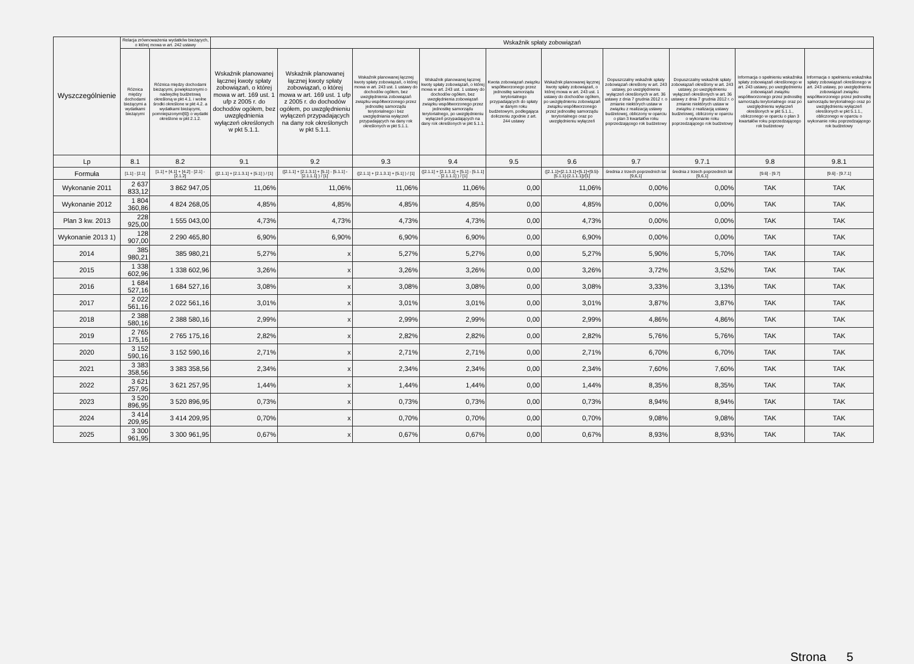| Wyszczególnienie | Relacja zrównoważenia wydatków bieżących, o której mowa w art. 242 ustawy | | Wskaźnik spłaty zobowiązań | | | | | | | | | |
| --- | --- | --- | --- | --- | --- | --- | --- | --- | --- | --- | --- | --- |
| | Różnica między dochodami bieżącymi a wydatkami bieżącymi | Różnica między dochodami bieżącymi, powiększonymi o nadwyżkę budżetową określoną w pkt 4.1. i wolne środki określone w pkt 4.2. a wydatkami bieżącymi, pomniejszonymi[6]) o wydatki określone w pkt 2.1.2. | Wskaźnik planowanej łącznej kwoty spłaty zobowiązań, o której mowa w art. 169 ust. 1 ufp z 2005 r. do dochodów ogółem, bez uwzględnienia wyłączeń określonych w pkt 5.1.1. | Wskaźnik planowanej łącznej kwoty spłaty zobowiązań, o której mowa w art. 169 ust. 1 ufp z 2005 r. do dochodów ogółem, po uwzględnieniu wyłączeń przypadających na dany rok określonych w pkt 5.1.1. | Wskaźnik planowanej łącznej kwoty spłaty zobowiązań, o której mowa w art. 243 ust. 1 ustawy do dochodów ogółem, bez uwzględnienia zobowiązań związku współtworzonego przez jednostkę samorządu terytorialnego i bez uwzględniania wyłączeń przypadających na dany rok określonych w pkt 5.1.1. | Wskaźnik planowanej łącznej kwoty spłaty zobowiązań, o której mowa w art. 243 ust. 1 ustawy do dochodów ogółem, bez uwzględnienia zobowiązań związku współtworzonego przez jednostkę samorządu terytorialnego, po uwzględnieniu wyłączeń przypadających na dany rok określonych w pkt 5.1.1. | Kwota zobowiązań związku współtworzonego przez jednostkę samorządu terytorialnego przypadających do spłaty w danym roku budżetowym, podlegająca doliczeniu zgodnie z art. 244 ustawy | Wskaźnik planowanej łącznej kwoty spłaty zobowiązań, o której mowa w art. 243 ust. 1 ustawy do dochodów ogółem, po uwzględnieniu zobowiązań związku współtworzonego przez jednostkę samorządu terytorialnego oraz po uwzględnieniu wyłączeń | Dopuszczalny wskaźnik spłaty zobowiązań określony w art. 243 ustawy, po uwzględnieniu wyłączeń określonych w art. 36 ustawy z dnia 7 grudnia 2012 r. o zmianie niektórych ustaw w związku z realizacją ustawy budżetowej, obliczony w oparciu o plan 3 kwartałów roku poprzedzającego rok budżetowy | Dopuszczalny wskaźnik spłaty zobowiązań określony w art. 243 ustawy, po uwzględnieniu wyłączeń określonych w art. 36 ustawy z dnia 7 grudnia 2012 r. o zmianie niektórych ustaw w związku z realizacją ustawy budżetowej, obliczony w oparciu o wykonanie roku poprzedzającego rok budżetowy | Informacja o spełnieniu wskaźnika spłaty zobowiązań określonego w art. 243 ustawy, po uwzględnieniu zobowiązań związku współtworzonego przez jednostkę samorządu terytorialnego oraz po uwzględnieniu wyłączeń określonych w pkt 5.1.1., obliczonego w oparciu o plan 3 kwartałów roku poprzedzającego rok budżetowy | Informacja o spełnieniu wskaźnika spłaty zobowiązań określonego w art. 243 ustawy, po uwzględnieniu zobowiązań związku współtworzonego przez jednostkę samorządu terytorialnego oraz po uwzględnieniu wyłączeń określonych w pkt 5.1.1., obliczonego w oparciu o wykonanie roku poprzedzającego rok budżetowy |
| Lp | 8.1 | 8.2 | 9.1 | 9.2 | 9.3 | 9.4 | 9.5 | 9.6 | 9.7 | 9.7.1 | 9.8 | 9.8.1 |
| Formuła | [1.1] - [2.1] | [1.1] + [4.1] + [4.2] - [2.1] - [2.1.2] | ([2.1.1] + [2.1.3.1] + [5.1] ) / [1] | ([2.1.1] + [2.1.3.1] + [5.1] - [5.1.1] - [2.1.1.1] ) / [1] | ([2.1.1] + [2.1.3.1] + [5.1] ) / [1] | ([2.1.1] + [2.1.3.1] + [5.1] - [5.1.1] - [2.1.1.1] ) / [1] | | ([2.1.1]+[2.1.3.1]+[5.1]+[9.5]-[5.1.1]-[2.1.1.1])/[1] | średnia z trzech poprzednich lat [9,6,1] | średnia z trzech poprzednich lat [9,6,1] | [9.6] - [9.7] | [9.6] - [9.7.1] |
| Wykonanie 2011 | 2 637 833,12 | 3 862 947,05 | 11,06% | 11,06% | 11,06% | 11,06% | 0,00 | 11,06% | 0,00% | 0,00% | TAK | TAK |
| Wykonanie 2012 | 1 804 360,86 | 4 824 268,05 | 4,85% | 4,85% | 4,85% | 4,85% | 0,00 | 4,85% | 0,00% | 0,00% | TAK | TAK |
| Plan 3 kw. 2013 | 228 925,00 | 1 555 043,00 | 4,73% | 4,73% | 4,73% | 4,73% | 0,00 | 4,73% | 0,00% | 0,00% | TAK | TAK |
| Wykonanie 2013 1) | 128 907,00 | 2 290 465,80 | 6,90% | 6,90% | 6,90% | 6,90% | 0,00 | 6,90% | 0,00% | 0,00% | TAK | TAK |
| 2014 | 385 980,21 | 385 980,21 | 5,27% | x | 5,27% | 5,27% | 0,00 | 5,27% | 5,90% | 5,70% | TAK | TAK |
| 2015 | 1 338 602,96 | 1 338 602,96 | 3,26% | x | 3,26% | 3,26% | 0,00 | 3,26% | 3,72% | 3,52% | TAK | TAK |
| 2016 | 1 684 527,16 | 1 684 527,16 | 3,08% | x | 3,08% | 3,08% | 0,00 | 3,08% | 3,33% | 3,13% | TAK | TAK |
| 2017 | 2 022 561,16 | 2 022 561,16 | 3,01% | x | 3,01% | 3,01% | 0,00 | 3,01% | 3,87% | 3,87% | TAK | TAK |
| 2018 | 2 388 580,16 | 2 388 580,16 | 2,99% | x | 2,99% | 2,99% | 0,00 | 2,99% | 4,86% | 4,86% | TAK | TAK |
| 2019 | 2 765 175,16 | 2 765 175,16 | 2,82% | x | 2,82% | 2,82% | 0,00 | 2,82% | 5,76% | 5,76% | TAK | TAK |
| 2020 | 3 152 590,16 | 3 152 590,16 | 2,71% | x | 2,71% | 2,71% | 0,00 | 2,71% | 6,70% | 6,70% | TAK | TAK |
| 2021 | 3 383 358,56 | 3 383 358,56 | 2,34% | x | 2,34% | 2,34% | 0,00 | 2,34% | 7,60% | 7,60% | TAK | TAK |
| 2022 | 3 621 257,95 | 3 621 257,95 | 1,44% | x | 1,44% | 1,44% | 0,00 | 1,44% | 8,35% | 8,35% | TAK | TAK |
| 2023 | 3 520 896,95 | 3 520 896,95 | 0,73% | x | 0,73% | 0,73% | 0,00 | 0,73% | 8,94% | 8,94% | TAK | TAK |
| 2024 | 3 414 209,95 | 3 414 209,95 | 0,70% | x | 0,70% | 0,70% | 0,00 | 0,70% | 9,08% | 9,08% | TAK | TAK |
| 2025 | 3 300 961,95 | 3 300 961,95 | 0,67% | x | 0,67% | 0,67% | 0,00 | 0,67% | 8,93% | 8,93% | TAK | TAK |
Strona 5